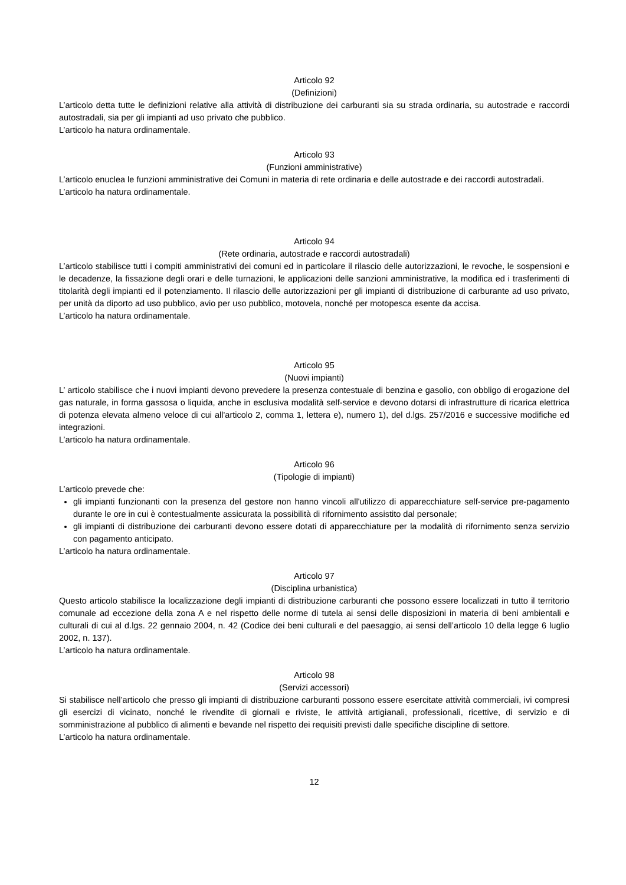Articolo 92
(Definizioni)
L’articolo detta tutte le definizioni relative alla attività di distribuzione dei carburanti sia su strada ordinaria, su autostrade e raccordi autostradali, sia per gli impianti ad uso privato che pubblico.
L’articolo ha natura ordinamentale.
Articolo 93
(Funzioni amministrative)
L’articolo enuclea le funzioni amministrative dei Comuni in materia di rete ordinaria e delle autostrade e dei raccordi autostradali.
L’articolo ha natura ordinamentale.
Articolo 94
(Rete ordinaria, autostrade e raccordi autostradali)
L’articolo stabilisce tutti i compiti amministrativi dei comuni ed in particolare il rilascio delle autorizzazioni, le revoche, le sospensioni e le decadenze, la fissazione degli orari e delle turnazioni, le applicazioni delle sanzioni amministrative, la modifica ed i trasferimenti di titolarità degli impianti ed il potenziamento. Il rilascio delle autorizzazioni per gli impianti di distribuzione di carburante ad uso privato, per unità da diporto ad uso pubblico, avio per uso pubblico, motovela, nonché per motopesca esente da accisa.
L’articolo ha natura ordinamentale.
Articolo 95
(Nuovi impianti)
L’ articolo stabilisce che i nuovi impianti devono prevedere la presenza contestuale di benzina e gasolio, con obbligo di erogazione del gas naturale, in forma gassosa o liquida, anche in esclusiva modalità self-service e devono dotarsi di infrastrutture di ricarica elettrica di potenza elevata almeno veloce di cui all'articolo 2, comma 1, lettera e), numero 1), del d.lgs. 257/2016 e successive modifiche ed integrazioni.
L’articolo ha natura ordinamentale.
Articolo 96
(Tipologie di impianti)
L’articolo prevede che:
gli impianti funzionanti con la presenza del gestore non hanno vincoli all'utilizzo di apparecchiature self-service pre-pagamento durante le ore in cui è contestualmente assicurata la possibilità di rifornimento assistito dal personale;
gli impianti di distribuzione dei carburanti devono essere dotati di apparecchiature per la modalità di rifornimento senza servizio con pagamento anticipato.
L’articolo ha natura ordinamentale.
Articolo 97
(Disciplina urbanistica)
Questo articolo stabilisce la localizzazione degli impianti di distribuzione carburanti che possono essere localizzati in tutto il territorio comunale ad eccezione della zona A e nel rispetto delle norme di tutela ai sensi delle disposizioni in materia di beni ambientali e culturali di cui al d.lgs. 22 gennaio 2004, n. 42 (Codice dei beni culturali e del paesaggio, ai sensi dell’articolo 10 della legge 6 luglio 2002, n. 137).
L’articolo ha natura ordinamentale.
Articolo 98
(Servizi accessori)
Si stabilisce nell’articolo che presso gli impianti di distribuzione carburanti possono essere esercitate attività commerciali, ivi compresi gli esercizi di vicinato, nonché le rivendite di giornali e riviste, le attività artigianali, professionali, ricettive, di servizio e di somministrazione al pubblico di alimenti e bevande nel rispetto dei requisiti previsti dalle specifiche discipline di settore.
L’articolo ha natura ordinamentale.
12